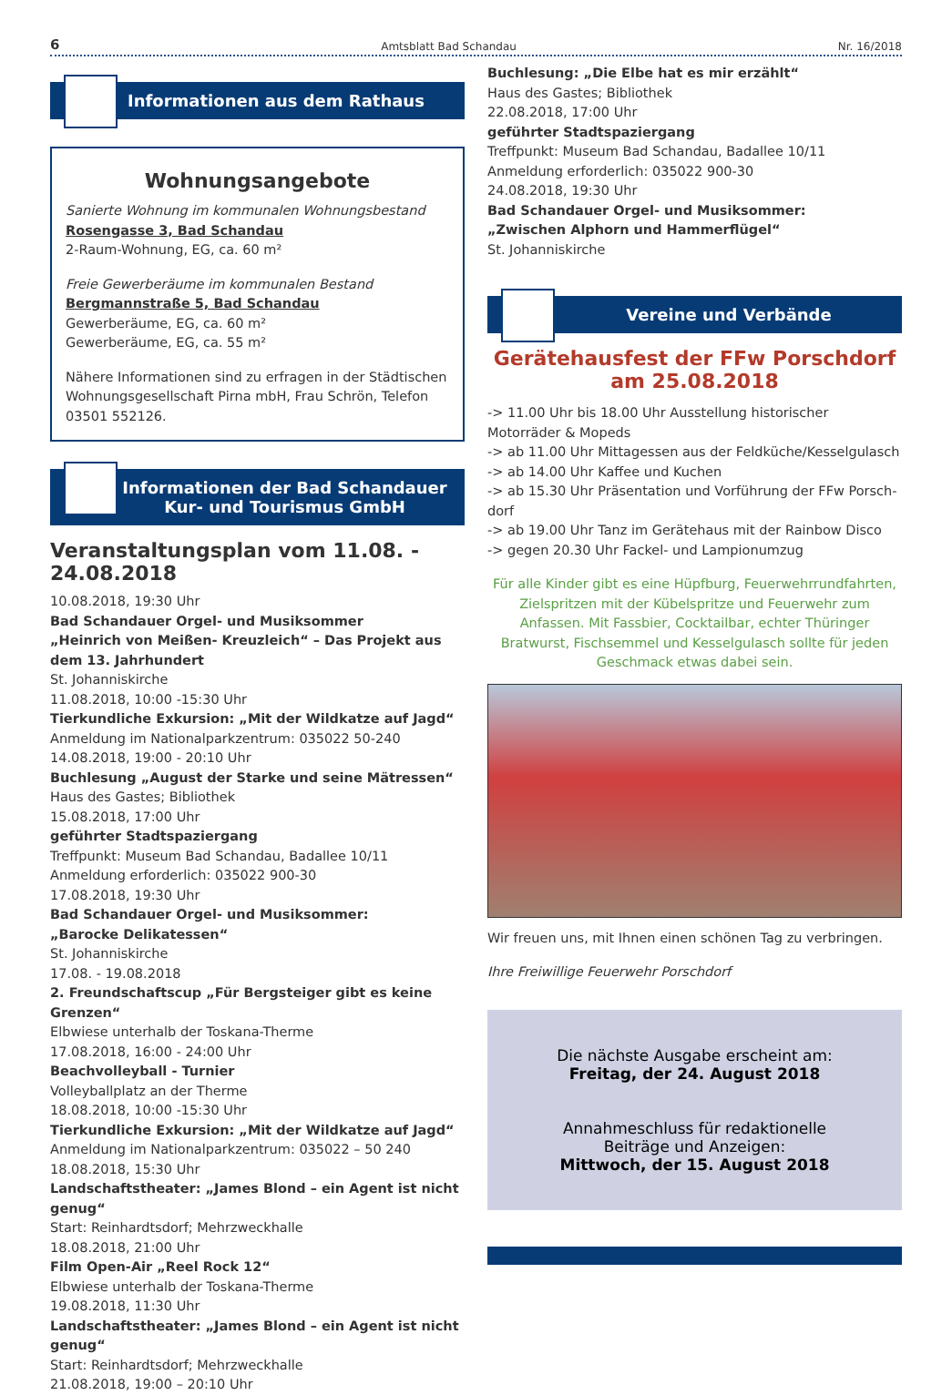6 Amtsblatt Bad Schandau Nr. 16/2018
Informationen aus dem Rathaus
Wohnungsangebote
Sanierte Wohnung im kommunalen Wohnungsbestand
Rosengasse 3, Bad Schandau
2-Raum-Wohnung, EG, ca. 60 m²
Freie Gewerberäume im kommunalen Bestand
Bergmannstraße 5, Bad Schandau
Gewerberäume, EG, ca. 60 m²
Gewerberäume, EG, ca. 55 m²
Nähere Informationen sind zu erfragen in der Städtischen Wohnungsgesellschaft Pirna mbH, Frau Schrön, Telefon 03501 552126.
Informationen der Bad Schandauer
Kur- und Tourismus GmbH
Veranstaltungsplan vom 11.08. - 24.08.2018
10.08.2018, 19:30 Uhr
Bad Schandauer Orgel- und Musiksommer
„Heinrich von Meißen- Kreuzleich“ – Das Projekt aus dem 13. Jahrhundert
St. Johanniskirche
11.08.2018, 10:00 -15:30 Uhr
Tierkundliche Exkursion: „Mit der Wildkatze auf Jagd“
Anmeldung im Nationalparkzentrum: 035022 50-240
14.08.2018, 19:00 - 20:10 Uhr
Buchlesung „August der Starke und seine Mätressen“
Haus des Gastes; Bibliothek
15.08.2018, 17:00 Uhr
geführter Stadtspaziergang
Treffpunkt: Museum Bad Schandau, Badallee 10/11
Anmeldung erforderlich: 035022 900-30
17.08.2018, 19:30 Uhr
Bad Schandauer Orgel- und Musiksommer:
„Barocke Delikatessen“
St. Johanniskirche
17.08. - 19.08.2018
2. Freundschaftscup „Für Bergsteiger gibt es keine Grenzen“
Elbwiese unterhalb der Toskana-Therme
17.08.2018, 16:00 - 24:00 Uhr
Beachvolleyball - Turnier
Volleyballplatz an der Therme
18.08.2018, 10:00 -15:30 Uhr
Tierkundliche Exkursion: „Mit der Wildkatze auf Jagd“
Anmeldung im Nationalparkzentrum: 035022 – 50 240
18.08.2018, 15:30 Uhr
Landschaftstheater: „James Blond – ein Agent ist nicht genug“
Start: Reinhardtsdorf; Mehrzweckhalle
18.08.2018, 21:00 Uhr
Film Open-Air „Reel Rock 12“
Elbwiese unterhalb der Toskana-Therme
19.08.2018, 11:30 Uhr
Landschaftstheater: „James Blond – ein Agent ist nicht genug“
Start: Reinhardtsdorf; Mehrzweckhalle
21.08.2018, 19:00 – 20:10 Uhr
Buchlesung: „Die Elbe hat es mir erzählt“
Haus des Gastes; Bibliothek
22.08.2018, 17:00 Uhr
geführter Stadtspaziergang
Treffpunkt: Museum Bad Schandau, Badallee 10/11
Anmeldung erforderlich: 035022 900-30
24.08.2018, 19:30 Uhr
Bad Schandauer Orgel- und Musiksommer:
„Zwischen Alphorn und Hammerflügel“
St. Johanniskirche
Vereine und Verbände
Gerätehausfest der FFw Porschdorf
am 25.08.2018
-> 11.00 Uhr bis 18.00 Uhr Ausstellung historischer Motorräder & Mopeds
-> ab 11.00 Uhr Mittagessen aus der Feldküche/Kesselgulasch
-> ab 14.00 Uhr Kaffee und Kuchen
-> ab 15.30 Uhr Präsentation und Vorführung der FFw Porsch-dorf
-> ab 19.00 Uhr Tanz im Gerätehaus mit der Rainbow Disco
-> gegen 20.30 Uhr Fackel- und Lampionumzug
Für alle Kinder gibt es eine Hüpfburg, Feuerwehrrundfahrten, Zielspritzen mit der Kübelspritze und Feuerwehr zum Anfassen. Mit Fassbier, Cocktailbar, echter Thüringer Bratwurst, Fischsemmel und Kesselgulasch sollte für jeden Geschmack etwas dabei sein.
Wir freuen uns, mit Ihnen einen schönen Tag zu verbringen.
Ihre Freiwillige Feuerwehr Porschdorf
Die nächste Ausgabe erscheint am:
Freitag, der 24. August 2018
Annahmeschluss für redaktionelle
Beiträge und Anzeigen:
Mittwoch, der 15. August 2018